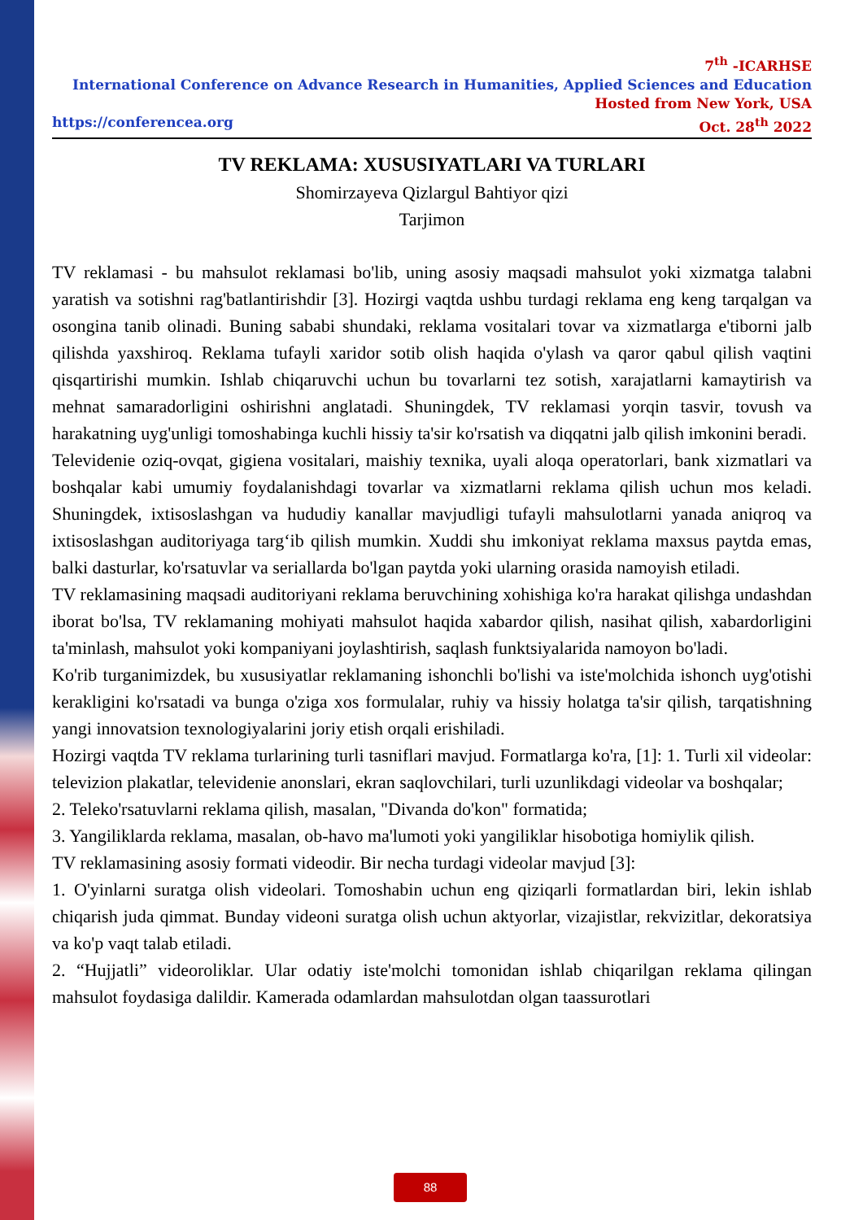7<sup>th</sup> -ICARHSE
International Conference on Advance Research in Humanities, Applied Sciences and Education
Hosted from New York, USA
https://conferencea.org Oct. 28<sup>th</sup> 2022
TV REKLAMA: XUSUSIYATLARI VA TURLARI
Shomirzayeva Qizlargul Bahtiyor qizi
Tarjimon
TV reklamasi - bu mahsulot reklamasi bo'lib, uning asosiy maqsadi mahsulot yoki xizmatga talabni yaratish va sotishni rag'batlantirishdir [3]. Hozirgi vaqtda ushbu turdagi reklama eng keng tarqalgan va osongina tanib olinadi. Buning sababi shundaki, reklama vositalari tovar va xizmatlarga e'tiborni jalb qilishda yaxshiroq. Reklama tufayli xaridor sotib olish haqida o'ylash va qaror qabul qilish vaqtini qisqartirishi mumkin. Ishlab chiqaruvchi uchun bu tovarlarni tez sotish, xarajatlarni kamaytirish va mehnat samaradorligini oshirishni anglatadi. Shuningdek, TV reklamasi yorqin tasvir, tovush va harakatning uyg'unligi tomoshabinga kuchli hissiy ta'sir ko'rsatish va diqqatni jalb qilish imkonini beradi.
Televidenie oziq-ovqat, gigiena vositalari, maishiy texnika, uyali aloqa operatorlari, bank xizmatlari va boshqalar kabi umumiy foydalanishdagi tovarlar va xizmatlarni reklama qilish uchun mos keladi. Shuningdek, ixtisoslashgan va hududiy kanallar mavjudligi tufayli mahsulotlarni yanada aniqroq va ixtisoslashgan auditoriyaga targ‘ib qilish mumkin. Xuddi shu imkoniyat reklama maxsus paytda emas, balki dasturlar, ko'rsatuvlar va seriallarda bo'lgan paytda yoki ularning orasida namoyish etiladi.
TV reklamasining maqsadi auditoriyani reklama beruvchining xohishiga ko'ra harakat qilishga undashdan iborat bo'lsa, TV reklamaning mohiyati mahsulot haqida xabardor qilish, nasihat qilish, xabardorligini ta'minlash, mahsulot yoki kompaniyani joylashtirish, saqlash funktsiyalarida namoyon bo'ladi.
Ko'rib turganimizdek, bu xususiyatlar reklamaning ishonchli bo'lishi va iste'molchida ishonch uyg'otishi kerakligini ko'rsatadi va bunga o'ziga xos formulalar, ruhiy va hissiy holatga ta'sir qilish, tarqatishning yangi innovatsion texnologiyalarini joriy etish orqali erishiladi.
Hozirgi vaqtda TV reklama turlarining turli tasniflari mavjud. Formatlarga ko'ra, [1]: 1. Turli xil videolar: televizion plakatlar, televidenie anonslari, ekran saqlovchilari, turli uzunlikdagi videolar va boshqalar;
2. Teleko'rsatuvlarni reklama qilish, masalan, "Divanda do'kon" formatida;
3. Yangiliklarda reklama, masalan, ob-havo ma'lumoti yoki yangiliklar hisobotiga homiylik qilish.
TV reklamasining asosiy formati videodir. Bir necha turdagi videolar mavjud [3]:
1. O'yinlarni suratga olish videolari. Tomoshabin uchun eng qiziqarli formatlardan biri, lekin ishlab chiqarish juda qimmat. Bunday videoni suratga olish uchun aktyorlar, vizajistlar, rekvizitlar, dekoratsiya va ko'p vaqt talab etiladi.
2. “Hujjatli” videoroliklar. Ular odatiy iste'molchi tomonidan ishlab chiqarilgan reklama qilingan mahsulot foydasiga dalildir. Kamerada odamlardan mahsulotdan olgan taassurotlari
88